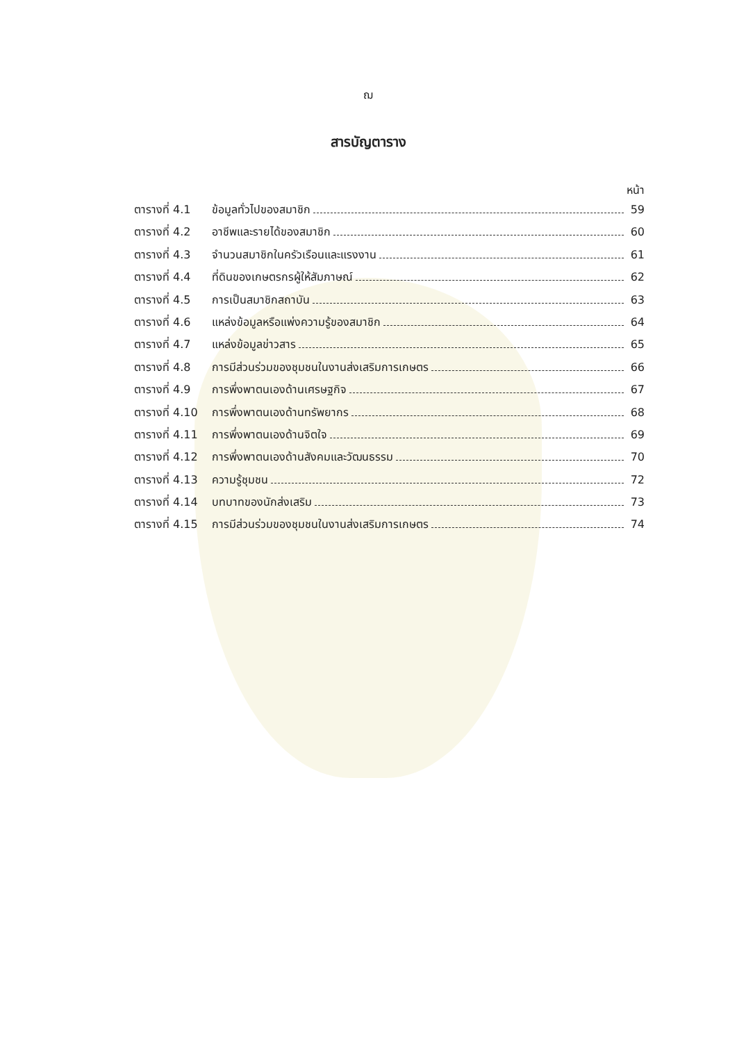ฌ
สารบัญตาราง
หน้า
ตารางที่ 4.1 ข้อมูลทั่วไปของสมาชิก 59
ตารางที่ 4.2 อาชีพและรายได้ของสมาชิก 60
ตารางที่ 4.3 จำนวนสมาชิกในครัวเรือนและแรงงาน 61
ตารางที่ 4.4 ที่ดินของเกษตรกรผู้ให้สัมภาษณ์ 62
ตารางที่ 4.5 การเป็นสมาชิกสถาบัน 63
ตารางที่ 4.6 แหล่งข้อมูลหรือแพ่งความรู้ของสมาชิก 64
ตารางที่ 4.7 แหล่งข้อมูลข่าวสาร 65
ตารางที่ 4.8 การมีส่วนร่วมของชุมชนในงานส่งเสริมการเกษตร 66
ตารางที่ 4.9 การพึ่งพาตนเองด้านเศรษฐกิจ 67
ตารางที่ 4.10 การพึ่งพาตนเองด้านทรัพยากร 68
ตารางที่ 4.11 การพึ่งพาตนเองด้านจิตใจ 69
ตารางที่ 4.12 การพึ่งพาตนเองด้านสังคมและวัฒนธรรม 70
ตารางที่ 4.13 ความรู้ชุมชน 72
ตารางที่ 4.14 บทบาทของนักส่งเสริม 73
ตารางที่ 4.15 การมีส่วนร่วมของชุมชนในงานส่งเสริมการเกษตร 74